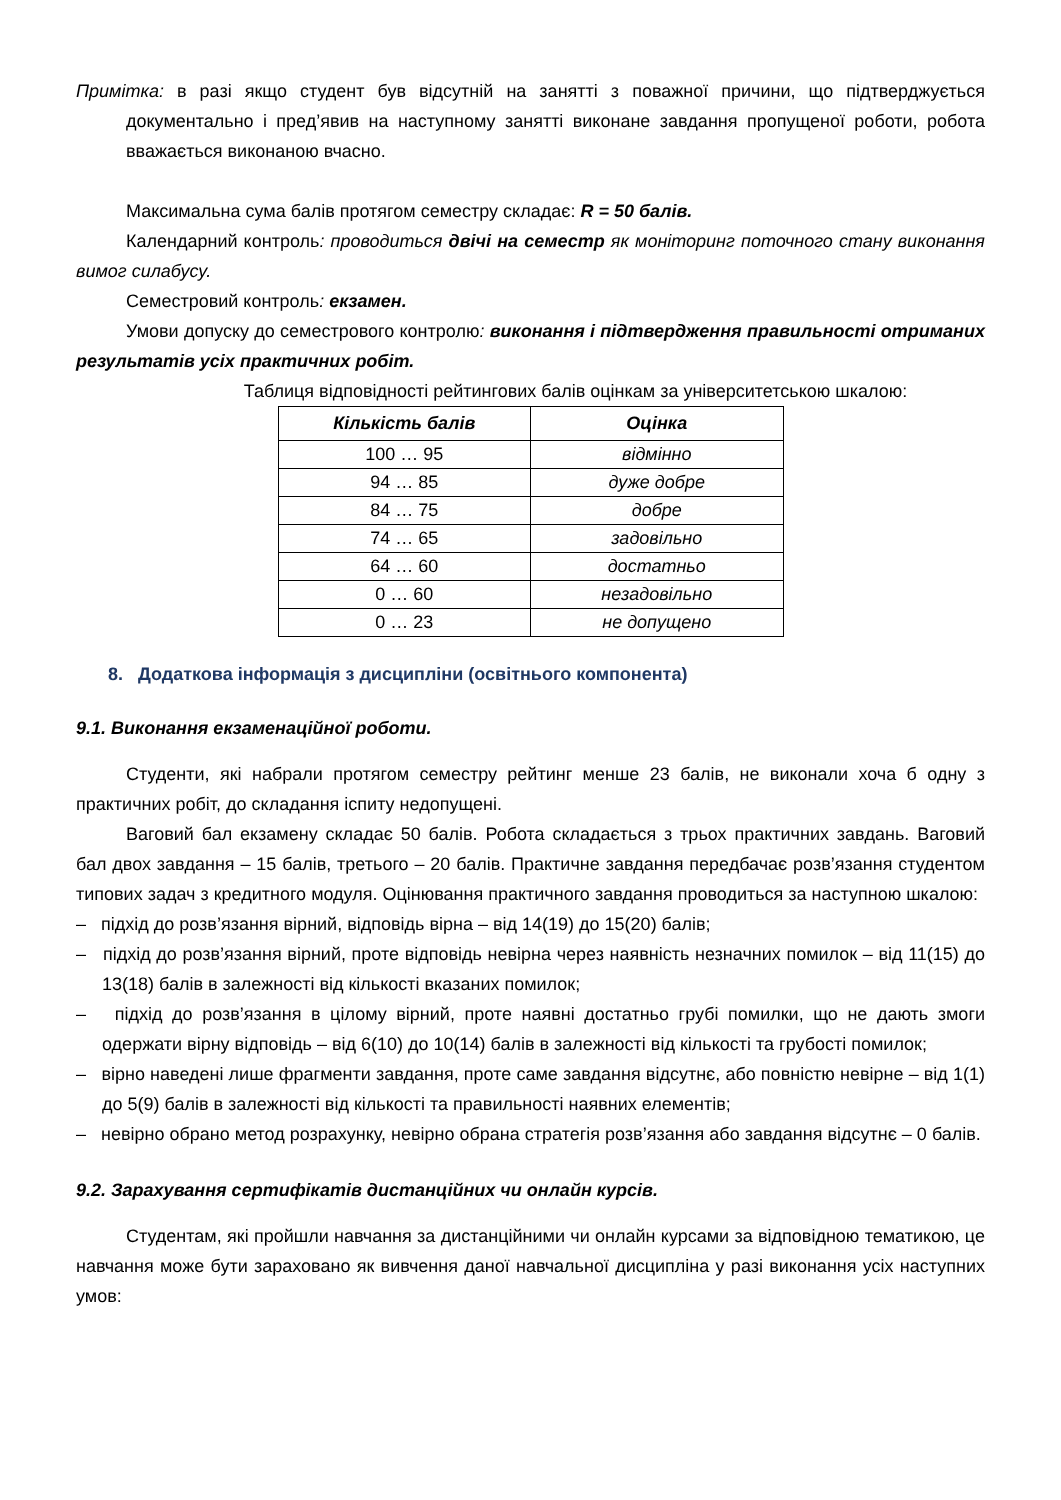Примітка: в разі якщо студент був відсутній на занятті з поважної причини, що підтверджується документально і пред’явив на наступному занятті виконане завдання пропущеної роботи, робота вважається виконаною вчасно.
Максимальна сума балів протягом семестру складає: R = 50 балів.
Календарний контроль: проводиться двічі на семестр як моніторинг поточного стану виконання вимог силабусу.
Семестровий контроль: екзамен.
Умови допуску до семестрового контролю: виконання і підтвердження правильності отриманих результатів усіх практичних робіт.
Таблиця відповідності рейтингових балів оцінкам за університетською шкалою:
| Кількість балів | Оцінка |
| --- | --- |
| 100 … 95 | відмінно |
| 94 … 85 | дуже добре |
| 84 … 75 | добре |
| 74 … 65 | задовільно |
| 64 … 60 | достатньо |
| 0 … 60 | незадовільно |
| 0 … 23 | не допущено |
8. Додаткова інформація з дисципліни (освітнього компонента)
9.1. Виконання екзаменаційної роботи.
Студенти, які набрали протягом семестру рейтинг менше 23 балів, не виконали хоча б одну з практичних робіт, до складання іспиту недопущені.
Ваговий бал екзамену складає 50 балів. Робота складається з трьох практичних завдань. Ваговий бал двох завдання – 15 балів, третього – 20 балів. Практичне завдання передбачає розв’язання студентом типових задач з кредитного модуля. Оцінювання практичного завдання проводиться за наступною шкалою:
– підхід до розв’язання вірний, відповідь вірна – від 14(19) до 15(20) балів;
– підхід до розв’язання вірний, проте відповідь невірна через наявність незначних помилок – від 11(15) до 13(18) балів в залежності від кількості вказаних помилок;
– підхід до розв’язання в цілому вірний, проте наявні достатньо грубі помилки, що не дають змоги одержати вірну відповідь – від 6(10) до 10(14) балів в залежності від кількості та грубості помилок;
– вірно наведені лише фрагменти завдання, проте саме завдання відсутнє, або повністю невірне – від 1(1) до 5(9) балів в залежності від кількості та правильності наявних елементів;
– невірно обрано метод розрахунку, невірно обрана стратегія розв’язання або завдання відсутнє – 0 балів.
9.2. Зарахування сертифікатів дистанційних чи онлайн курсів.
Студентам, які пройшли навчання за дистанційними чи онлайн курсами за відповідною тематикою, це навчання може бути зараховано як вивчення даної навчальної дисципліна у разі виконання усіх наступних умов: